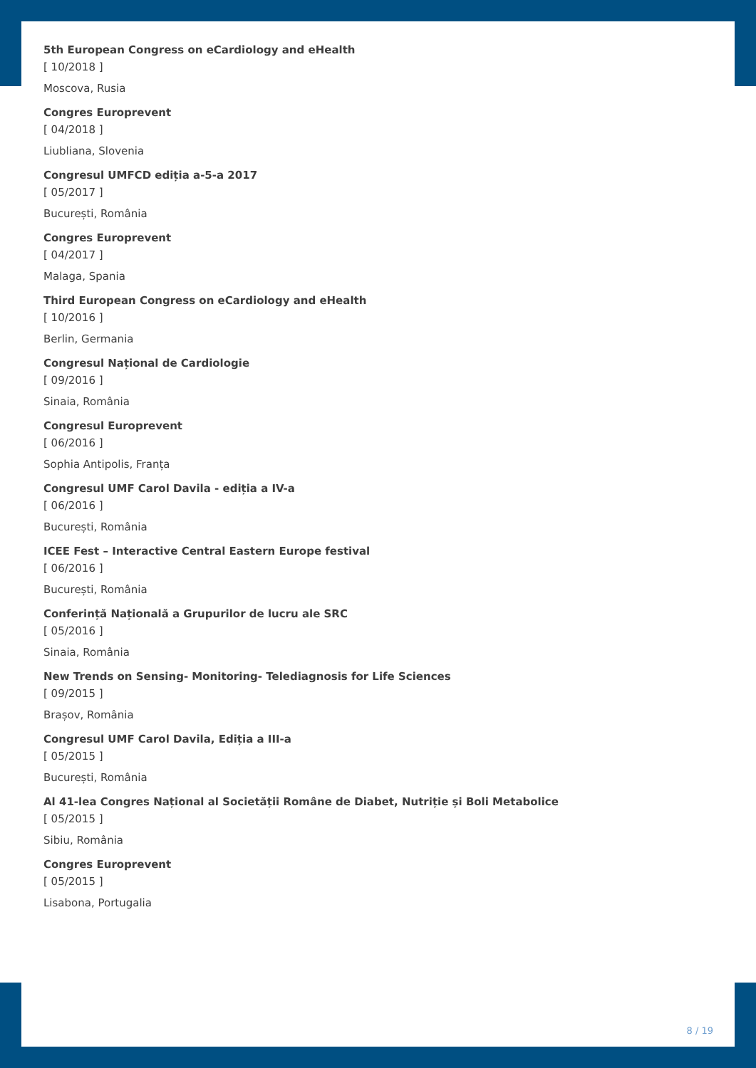5th European Congress on eCardiology and eHealth
[ 10/2018 ]
Moscova, Rusia
Congres Europrevent
[ 04/2018 ]
Liubliana, Slovenia
Congresul UMFCD ediția a-5-a 2017
[ 05/2017 ]
București, România
Congres Europrevent
[ 04/2017 ]
Malaga, Spania
Third European Congress on eCardiology and eHealth
[ 10/2016 ]
Berlin, Germania
Congresul Național de Cardiologie
[ 09/2016 ]
Sinaia, România
Congresul Europrevent
[ 06/2016 ]
Sophia Antipolis, Franța
Congresul UMF Carol Davila - ediția a IV-a
[ 06/2016 ]
București, România
ICEE Fest – Interactive Central Eastern Europe festival
[ 06/2016 ]
București, România
Conferință Națională a Grupurilor de lucru ale SRC
[ 05/2016 ]
Sinaia, România
New Trends on Sensing- Monitoring- Telediagnosis for Life Sciences
[ 09/2015 ]
Brașov, România
Congresul UMF Carol Davila, Ediția a III-a
[ 05/2015 ]
București, România
Al 41-lea Congres Național al Societății Române de Diabet, Nutriție și Boli Metabolice
[ 05/2015 ]
Sibiu, România
Congres Europrevent
[ 05/2015 ]
Lisabona, Portugalia
8 / 19